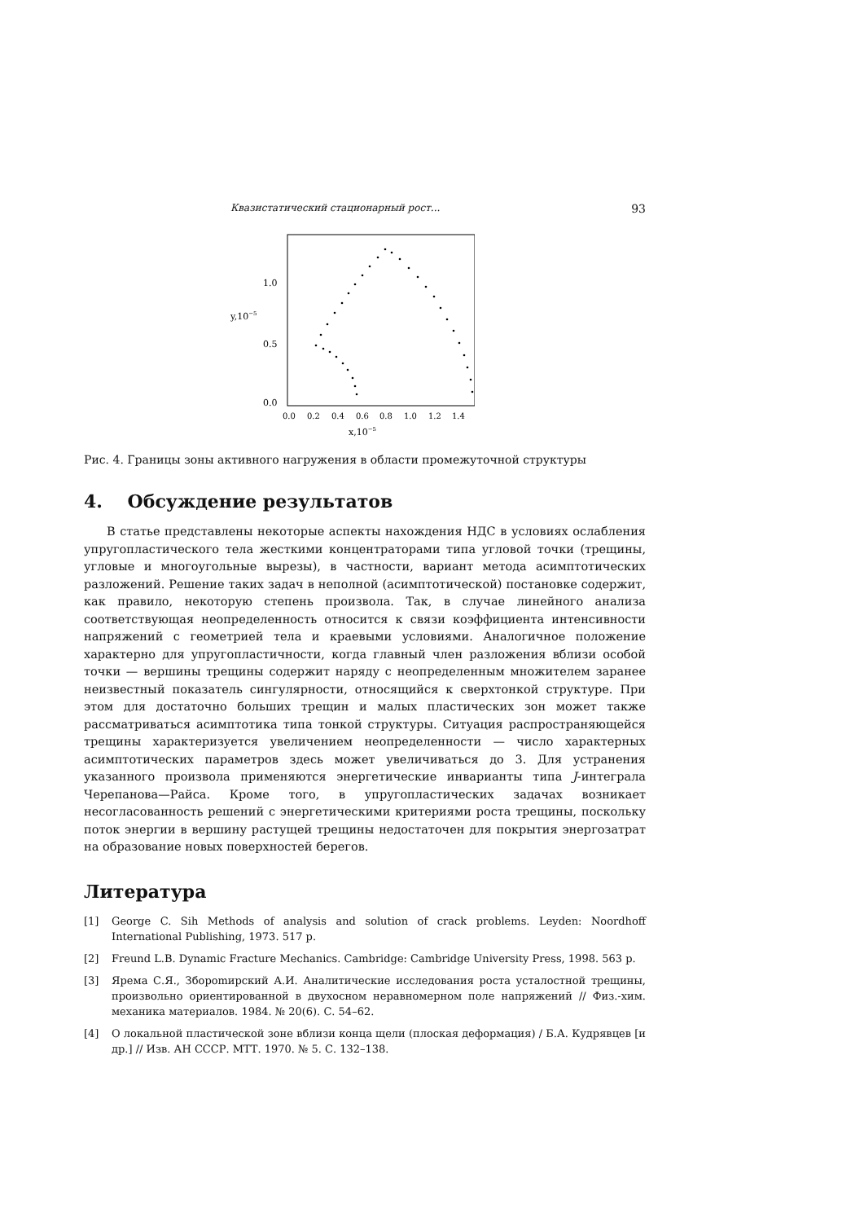Квазистатический стационарный рост... 93
1.0
0.5
0.0
y,10−5
0.0
0.2
0.4
0.6
0.8
1.0
1.2
1.4
x,10−5
Рис. 4. Границы зоны активного нагружения в области промежуточной структуры
4. Обсуждение результатов
В статье представлены некоторые аспекты нахождения НДС в условиях ослабления упругопластического тела жесткими концентраторами типа угловой точки (трещины, угловые и многоугольные вырезы), в частности, вариант метода асимптотических разложений. Решение таких задач в неполной (асимптотической) постановке содержит, как правило, некоторую степень произвола. Так, в случае линейного анализа соответствующая неопределенность относится к связи коэффициента интенсивности напряжений с геометрией тела и краевыми условиями. Аналогичное положение характерно для упругопластичности, когда главный член разложения вблизи особой точки — вершины трещины содержит наряду с неопределенным множителем заранее неизвестный показатель сингулярности, относящийся к сверхтонкой структуре. При этом для достаточно больших трещин и малых пластических зон может также рассматриваться асимптотика типа тонкой структуры. Ситуация распространяющейся трещины характеризуется увеличением неопределенности — число характерных асимптотических параметров здесь может увеличиваться до 3. Для устранения указанного произвола применяются энергетические инварианты типа J-интеграла Черепанова—Райса. Кроме того, в упругопластических задачах возникает несогласованность решений с энергетическими критериями роста трещины, поскольку поток энергии в вершину растущей трещины недостаточен для покрытия энергозатрат на образование новых поверхностей берегов.
Литература
[1] George C. Sih Methods of analysis and solution of crack problems. Leyden: Noordhoff International Publishing, 1973. 517 p.
[2] Freund L.B. Dynamic Fracture Mechanics. Cambridge: Cambridge University Press, 1998. 563 p.
[3] Ярема С.Я., Збороmирский А.И. Аналитические исследования роста усталостной трещины, произвольно ориентированной в двухосном неравномерном поле напряжений // Физ.-хим. механика материалов. 1984. № 20(6). С. 54–62.
[4] О локальной пластической зоне вблизи конца щели (плоская деформация) / Б.А. Кудрявцев [и др.] // Изв. АН СССР. МТТ. 1970. № 5. С. 132–138.